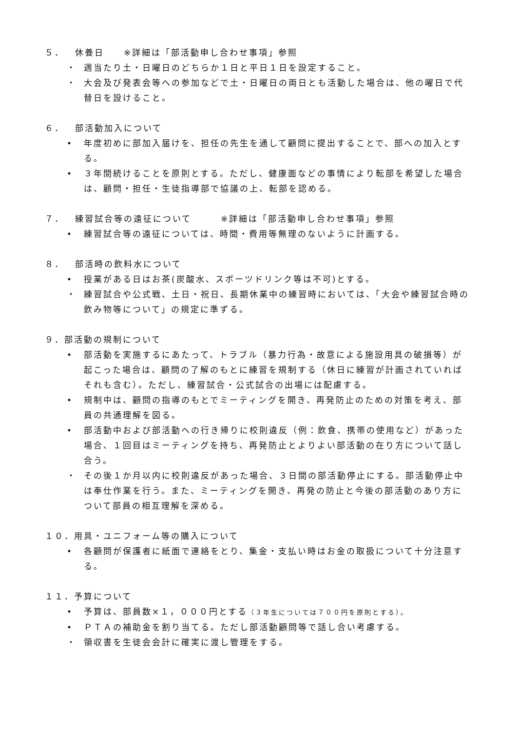５． 休養日　　※詳細は「部活動申し合わせ事項」参照
・ 週当たり土・日曜日のどちらか１日と平日１日を設定すること。
・ 大会及び発表会等への参加などで土・日曜日の両日とも活動した場合は、他の曜日で代替日を設けること。
６． 部活動加入について
• 年度初めに部加入届けを、担任の先生を通して顧問に提出することで、部への加入とする。
• ３年間続けることを原則とする。ただし、健康面などの事情により転部を希望した場合は、顧問・担任・生徒指導部で協議の上、転部を認める。
７． 練習試合等の遠征について　　　※詳細は「部活動申し合わせ事項」参照
• 練習試合等の遠征については、時間・費用等無理のないように計画する。
８． 部活時の飲料水について
• 授業がある日はお茶(炭酸水、スポーツドリンク等は不可)とする。
・ 練習試合や公式戦、土日・祝日、長期休業中の練習時においては、「大会や練習試合時の飲み物等について」の規定に準ずる。
９．部活動の規制について
• 部活動を実施するにあたって、トラブル（暴力行為・故意による施設用具の破損等）が起こった場合は、顧問の了解のもとに練習を規制する（休日に練習が計画されていればそれも含む）。ただし、練習試合・公式試合の出場には配慮する。
• 規制中は、顧問の指導のもとでミーティングを開き、再発防止のための対策を考え、部員の共通理解を図る。
• 部活動中および部活動への行き帰りに校則違反（例：飲食、携帯の使用など）があった場合、１回目はミーティングを持ち、再発防止とよりよい部活動の在り方について話し合う。
・ その後１か月以内に校則違反があった場合、３日間の部活動停止にする。部活動停止中は奉仕作業を行う。また、ミーティングを開き、再発の防止と今後の部活動のあり方について部員の相互理解を深める。
１０．用具・ユニフォーム等の購入について
• 各顧問が保護者に紙面で連絡をとり、集金・支払い時はお金の取扱について十分注意する。
１１．予算について
• 予算は、部員数×１，０００円とする（３年生については７００円を原則とする）。
• ＰＴＡの補助金を割り当てる。ただし部活動顧問等で話し合い考慮する。
・ 領収書を生徒会会計に確実に渡し管理をする。